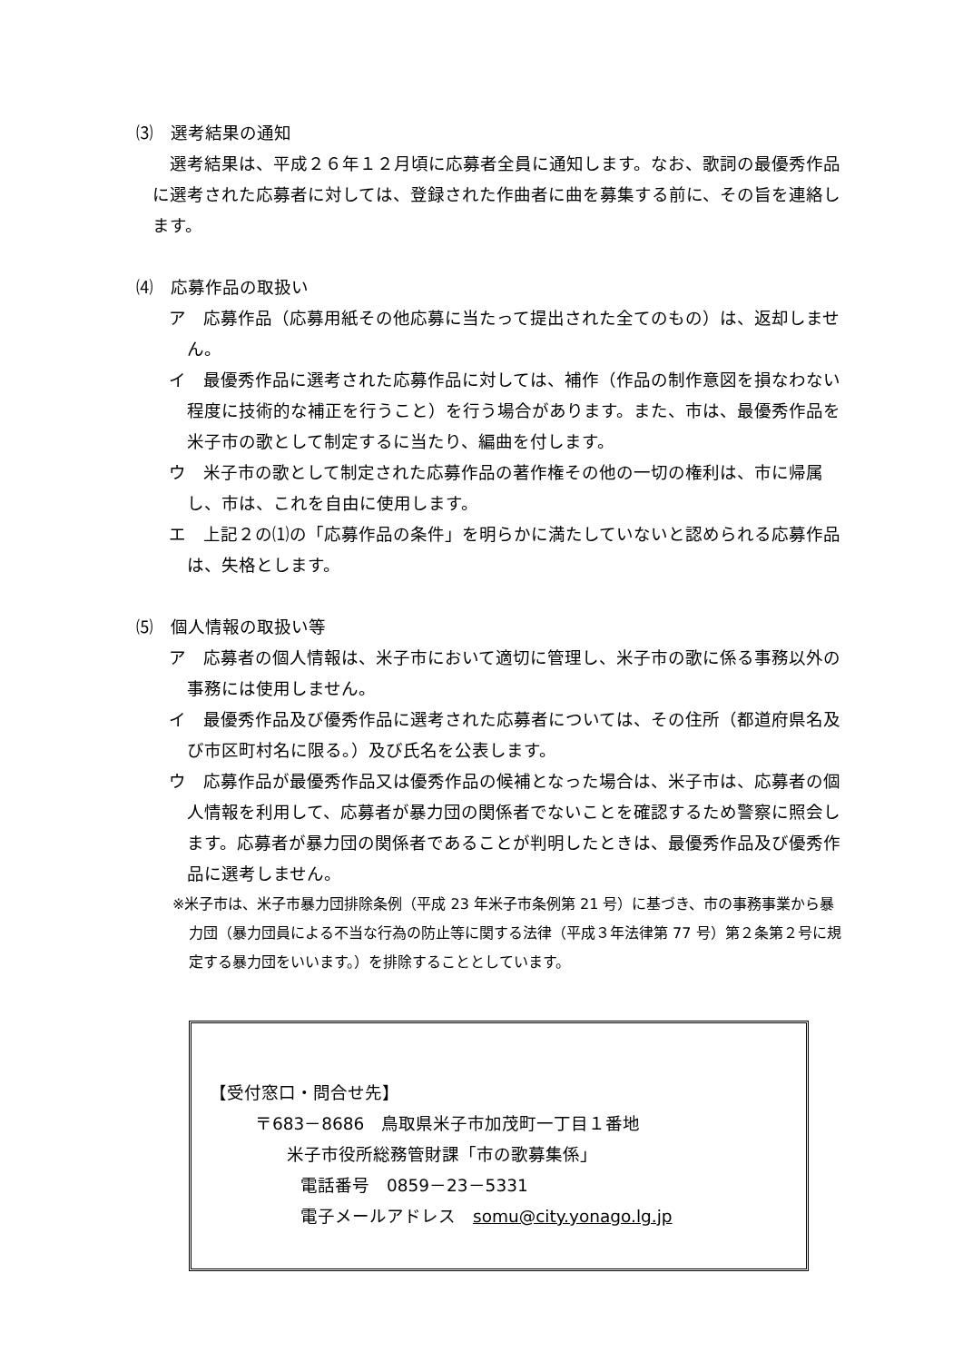⑶　選考結果の通知
　選考結果は、平成２６年１２月頃に応募者全員に通知します。なお、歌詞の最優秀作品に選考された応募者に対しては、登録された作曲者に曲を募集する前に、その旨を連絡します。
⑷　応募作品の取扱い
ア　応募作品（応募用紙その他応募に当たって提出された全てのもの）は、返却しません。
イ　最優秀作品に選考された応募作品に対しては、補作（作品の制作意図を損なわない程度に技術的な補正を行うこと）を行う場合があります。また、市は、最優秀作品を米子市の歌として制定するに当たり、編曲を付します。
ウ　米子市の歌として制定された応募作品の著作権その他の一切の権利は、市に帰属し、市は、これを自由に使用します。
エ　上記２の⑴の「応募作品の条件」を明らかに満たしていないと認められる応募作品は、失格とします。
⑸　個人情報の取扱い等
ア　応募者の個人情報は、米子市において適切に管理し、米子市の歌に係る事務以外の事務には使用しません。
イ　最優秀作品及び優秀作品に選考された応募者については、その住所（都道府県名及び市区町村名に限る。）及び氏名を公表します。
ウ　応募作品が最優秀作品又は優秀作品の候補となった場合は、米子市は、応募者の個人情報を利用して、応募者が暴力団の関係者でないことを確認するため警察に照会します。応募者が暴力団の関係者であることが判明したときは、最優秀作品及び優秀作品に選考しません。
※米子市は、米子市暴力団排除条例（平成 23 年米子市条例第 21 号）に基づき、市の事務事業から暴力団（暴力団員による不当な行為の防止等に関する法律（平成３年法律第 77 号）第２条第２号に規定する暴力団をいいます。）を排除することとしています。
【受付窓口・問合せ先】
〒683－8686　鳥取県米子市加茂町一丁目１番地
米子市役所総務管財課「市の歌募集係」
電話番号　0859－23－5331
電子メールアドレス　somu@city.yonago.lg.jp